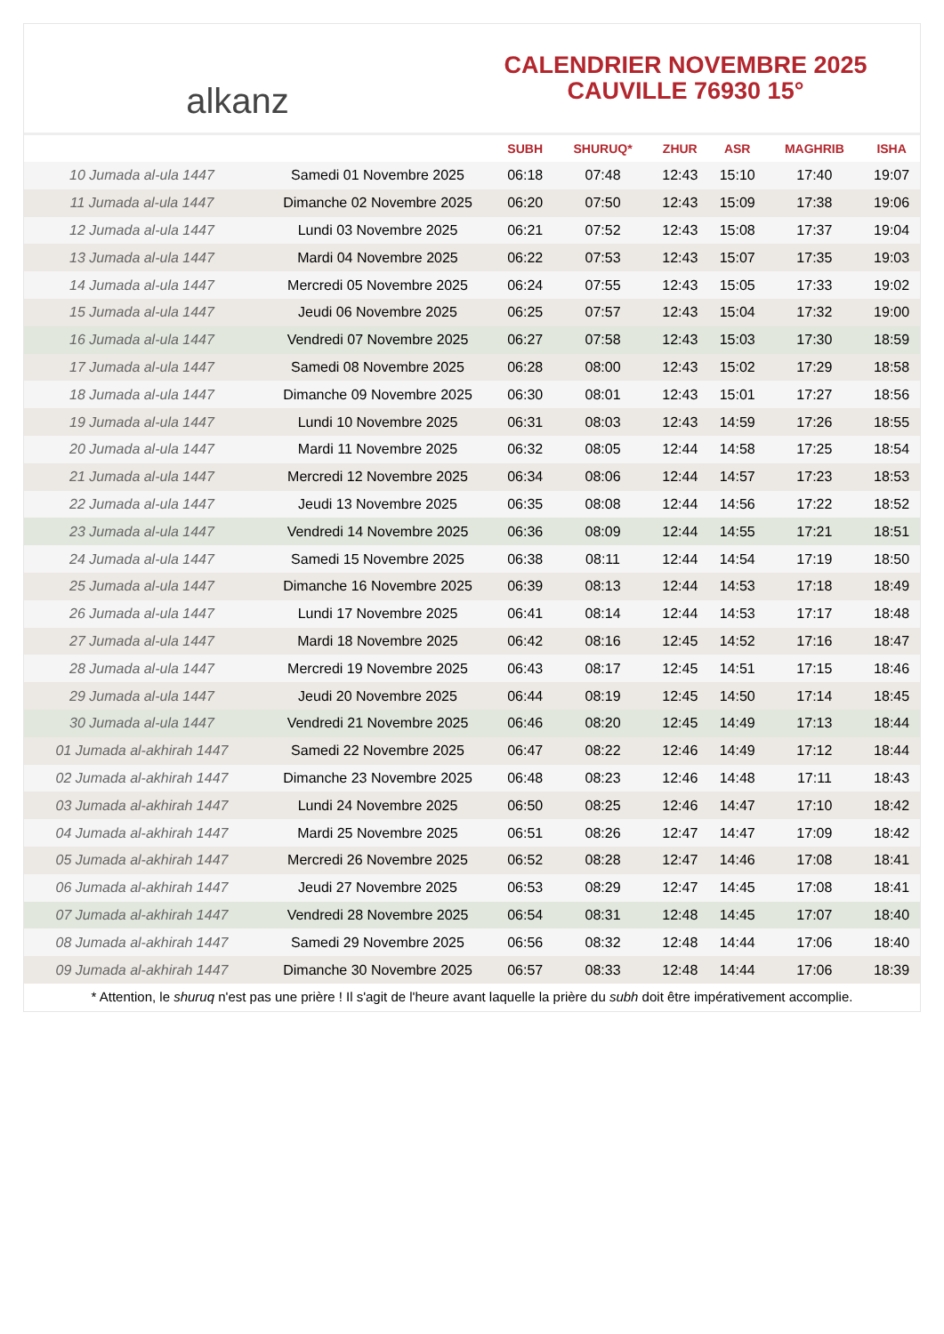alkanz
CALENDRIER NOVEMBRE 2025
CAUVILLE 76930 15°
| | | SUBH | SHURUQ* | ZHUR | ASR | MAGHRIB | ISHA |
| --- | --- | --- | --- | --- | --- | --- | --- |
| 10 Jumada al-ula 1447 | Samedi 01 Novembre 2025 | 06:18 | 07:48 | 12:43 | 15:10 | 17:40 | 19:07 |
| 11 Jumada al-ula 1447 | Dimanche 02 Novembre 2025 | 06:20 | 07:50 | 12:43 | 15:09 | 17:38 | 19:06 |
| 12 Jumada al-ula 1447 | Lundi 03 Novembre 2025 | 06:21 | 07:52 | 12:43 | 15:08 | 17:37 | 19:04 |
| 13 Jumada al-ula 1447 | Mardi 04 Novembre 2025 | 06:22 | 07:53 | 12:43 | 15:07 | 17:35 | 19:03 |
| 14 Jumada al-ula 1447 | Mercredi 05 Novembre 2025 | 06:24 | 07:55 | 12:43 | 15:05 | 17:33 | 19:02 |
| 15 Jumada al-ula 1447 | Jeudi 06 Novembre 2025 | 06:25 | 07:57 | 12:43 | 15:04 | 17:32 | 19:00 |
| 16 Jumada al-ula 1447 | Vendredi 07 Novembre 2025 | 06:27 | 07:58 | 12:43 | 15:03 | 17:30 | 18:59 |
| 17 Jumada al-ula 1447 | Samedi 08 Novembre 2025 | 06:28 | 08:00 | 12:43 | 15:02 | 17:29 | 18:58 |
| 18 Jumada al-ula 1447 | Dimanche 09 Novembre 2025 | 06:30 | 08:01 | 12:43 | 15:01 | 17:27 | 18:56 |
| 19 Jumada al-ula 1447 | Lundi 10 Novembre 2025 | 06:31 | 08:03 | 12:43 | 14:59 | 17:26 | 18:55 |
| 20 Jumada al-ula 1447 | Mardi 11 Novembre 2025 | 06:32 | 08:05 | 12:44 | 14:58 | 17:25 | 18:54 |
| 21 Jumada al-ula 1447 | Mercredi 12 Novembre 2025 | 06:34 | 08:06 | 12:44 | 14:57 | 17:23 | 18:53 |
| 22 Jumada al-ula 1447 | Jeudi 13 Novembre 2025 | 06:35 | 08:08 | 12:44 | 14:56 | 17:22 | 18:52 |
| 23 Jumada al-ula 1447 | Vendredi 14 Novembre 2025 | 06:36 | 08:09 | 12:44 | 14:55 | 17:21 | 18:51 |
| 24 Jumada al-ula 1447 | Samedi 15 Novembre 2025 | 06:38 | 08:11 | 12:44 | 14:54 | 17:19 | 18:50 |
| 25 Jumada al-ula 1447 | Dimanche 16 Novembre 2025 | 06:39 | 08:13 | 12:44 | 14:53 | 17:18 | 18:49 |
| 26 Jumada al-ula 1447 | Lundi 17 Novembre 2025 | 06:41 | 08:14 | 12:44 | 14:53 | 17:17 | 18:48 |
| 27 Jumada al-ula 1447 | Mardi 18 Novembre 2025 | 06:42 | 08:16 | 12:45 | 14:52 | 17:16 | 18:47 |
| 28 Jumada al-ula 1447 | Mercredi 19 Novembre 2025 | 06:43 | 08:17 | 12:45 | 14:51 | 17:15 | 18:46 |
| 29 Jumada al-ula 1447 | Jeudi 20 Novembre 2025 | 06:44 | 08:19 | 12:45 | 14:50 | 17:14 | 18:45 |
| 30 Jumada al-ula 1447 | Vendredi 21 Novembre 2025 | 06:46 | 08:20 | 12:45 | 14:49 | 17:13 | 18:44 |
| 01 Jumada al-akhirah 1447 | Samedi 22 Novembre 2025 | 06:47 | 08:22 | 12:46 | 14:49 | 17:12 | 18:44 |
| 02 Jumada al-akhirah 1447 | Dimanche 23 Novembre 2025 | 06:48 | 08:23 | 12:46 | 14:48 | 17:11 | 18:43 |
| 03 Jumada al-akhirah 1447 | Lundi 24 Novembre 2025 | 06:50 | 08:25 | 12:46 | 14:47 | 17:10 | 18:42 |
| 04 Jumada al-akhirah 1447 | Mardi 25 Novembre 2025 | 06:51 | 08:26 | 12:47 | 14:47 | 17:09 | 18:42 |
| 05 Jumada al-akhirah 1447 | Mercredi 26 Novembre 2025 | 06:52 | 08:28 | 12:47 | 14:46 | 17:08 | 18:41 |
| 06 Jumada al-akhirah 1447 | Jeudi 27 Novembre 2025 | 06:53 | 08:29 | 12:47 | 14:45 | 17:08 | 18:41 |
| 07 Jumada al-akhirah 1447 | Vendredi 28 Novembre 2025 | 06:54 | 08:31 | 12:48 | 14:45 | 17:07 | 18:40 |
| 08 Jumada al-akhirah 1447 | Samedi 29 Novembre 2025 | 06:56 | 08:32 | 12:48 | 14:44 | 17:06 | 18:40 |
| 09 Jumada al-akhirah 1447 | Dimanche 30 Novembre 2025 | 06:57 | 08:33 | 12:48 | 14:44 | 17:06 | 18:39 |
* Attention, le shuruq n'est pas une prière ! Il s'agit de l'heure avant laquelle la prière du subh doit être impérativement accomplie.